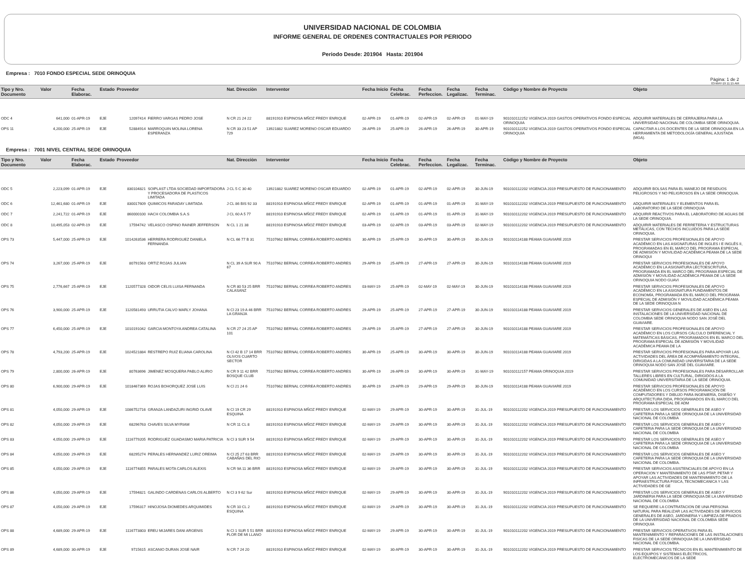UNIVERSIDAD NACIONAL DE COLOMBIA
INFORME GENERAL DE ORDENES CONTRACTUALES POR PERIODO
Periodo Desde: 201904 Hasta: 201904
Empresa : 7010 FONDO ESPECIAL SEDE ORINOQUIA
Pàgina: 1 de 2
03-MAY-19 11:15 AM
| Tipo y Nro. Documento | Valor | Fecha Elaborac. | Estado | Proveedor | | Nat. Direcciòn | Interventor | Fecha Inicio | Fecha Celebrac. | Fecha Perfeccion. | Fecha Legalizac. | Fecha Terminac. | Còdigo y Nombre de Proyecto | Objeto |
| --- | --- | --- | --- | --- | --- | --- | --- | --- | --- | --- | --- | --- | --- | --- |
| ODC 4 | 641,000 | 01-APR-19 | EJE | 12097414 | FIERRO VARGAS PEDRO JOSE | N CR 21 24 22 | 88191910 ESPINOSA MÑOZ FREDY ENRIQUE | 02-APR-19 | 01-APR-19 | 02-APR-19 | 02-APR-19 | 01-MAY-19 | 901010112252 VIGENCIA 2019 GASTOS OPERATIVOS FONDO ESPECIAL ORINOQUIA | ADQUIRIR MATERIALES DE CERRAJERIA PARA LA UNIVERSIDAD NACIONAL DE COLOMBIA SEDE ORINOQUIA. |
| OPS 11 | 4,200,000 | 25-APR-19 | EJE | 52884914 | MARROQUIN MOLINA LORENA ESPERANZA | N CR 33 23 51 AP 729 | 13921882 SUAREZ MORENO OSCAR EDUARDO | 26-APR-19 | 25-APR-19 | 26-APR-19 | 26-APR-19 | 30-APR-19 | 901010112252 VIGENCIA 2019 GASTOS OPERATIVOS FONDO ESPECIAL ORINOQUIA | CAPACITAR A LOS DOCENTES DE LA SEDE ORINOQUIA EN LA HERRAMIENTA DE METODOLOGÍA GENERAL AJUSTADA (MGA). |
Empresa : 7001 NIVEL CENTRAL SEDE ORINOQUIA
| Tipo y Nro. Documento | Valor | Fecha Elaborac. | Estado | Proveedor | | Nat. Direcciòn | Interventor | Fecha Inicio | Fecha Celebrac. | Fecha Perfeccion. | Fecha Legalizac. | Fecha Terminac. | Còdigo y Nombre de Proyecto | Objeto |
| --- | --- | --- | --- | --- | --- | --- | --- | --- | --- | --- | --- | --- | --- | --- |
| ODC 5 | 2,223,099 | 01-APR-19 | EJE | 830104821 | SOIPLAST LTDA SOCIEDAD IMPORTADORA Y PROCESADORA DE PLASTICOS LIMITADA | J CL 5 C 30 40 | 13921882 SUAREZ MORENO OSCAR EDUARDO | 02-APR-19 | 01-APR-19 | 02-APR-19 | 02-APR-19 | 30-JUN-19 | 901010112202 VIGENCIA 2019 PRESUPUESTO DE FUNCIONAMIENTO | ADQUIRIR BOLSAS PARA EL MANEJO DE RESIDUOS PELIGROSOS Y NO PELIGROSOS EN LA SEDE ORINOQUIA. |
| ODC 6 | 12,461,680 | 01-APR-19 | EJE | 830017609 | QUIMICOS FARADAY LIMITADA | J CL 86 BIS 92 33 | 88191910 ESPINOSA MÑOZ FREDY ENRIQUE | 02-APR-19 | 01-APR-19 | 01-APR-19 | 01-APR-19 | 31-MAY-19 | 901010112202 VIGENCIA 2019 PRESUPUESTO DE FUNCIONAMIENTO | ADQUIRIR MATERIALES Y ELEMENTOS PARA EL LABORATORIO DE LA SEDE ORINOQUIA |
| ODC 7 | 2,241,722 | 01-APR-19 | EJE | 860000100 | HACH COLOMBIA S.A.S | J CL 60 A 5 77 | 88191910 ESPINOSA MÑOZ FREDY ENRIQUE | 02-APR-19 | 01-APR-19 | 01-APR-19 | 01-APR-19 | 31-MAY-19 | 901010112202 VIGENCIA 2019 PRESUPUESTO DE FUNCIONAMIENTO | ADQUIRIR REACTIVOS PARA EL LABORATORIO DE AGUAS DE LA SEDE ORINOQUIA. |
| ODC 8 | 10,495,053 | 02-APR-19 | EJE | 17594742 | VELASCO OSPINO RAINER JEFFERSON | N CL 1 21 38 | 88191910 ESPINOSA MÑOZ FREDY ENRIQUE | 03-APR-19 | 02-APR-19 | 03-APR-19 | 03-APR-19 | 02-MAY-19 | 901010112202 VIGENCIA 2019 PRESUPUESTO DE FUNCIONAMIENTO | ADQUIRIR MATERIALES DE FERRETERIA Y ESTRUCTURAS METÁLICAS, CON TECHOS INCLUIDOS PARA LA SEDE ORINOQUIA. |
| OPS 73 | 5,447,000 | 25-APR-19 | EJE | 1014263536 | HERRERA RODRIGUEZ DANIELA FERNANDA | N CL 66 77 B 31 | 75107662 BERNAL CORREA ROBERTO ANDRES | 30-APR-19 | 25-APR-19 | 30-APR-19 | 30-APR-19 | 30-JUN-19 | 901010114188 PEAMA GUAVIARE 2019 | PRESTAR SERVICIOS PROFESIONALES DE APOYO ACADÉMICO EN LAS ASIGNATURAS DE INGLES I E INGLÉS II, PROGRAMADAS EN EL MARCO DEL PROGRAMA ESPECIAL DE ADMISIÓN Y MOVILIDAD ACADÉMICA PEAMA DE LA SEDE ORINOQUI |
| OPS 74 | 3,267,000 | 25-APR-19 | EJE | 80791563 | ORTIZ ROJAS JULIAN | N CL 39 A SUR 90 A 67 | 75107662 BERNAL CORREA ROBERTO ANDRES | 29-APR-19 | 25-APR-19 | 27-APR-19 | 27-APR-19 | 30-JUN-19 | 901010114188 PEAMA GUAVIARE 2019 | PRESTAR SERVICIOS PROFESIONALES DE APOYO ACADÉMICO EN LA ASIGNATURA LECTOESCRITURA, PROGRAMADA EN EL MARCO DEL PROGRAMA ESPECIAL DE ADMISIÓN Y MOVILIDAD ACADÉMICA PEAMA DE LA SEDE ORINOQUIA NODO GUAVI |
| OPS 75 | 2,776,667 | 25-APR-19 | EJE | 1120577328 | OIDOR CELIS LUISA FERNANDA | N CR 80 53 25 BRR CALASANZ | 75107662 BERNAL CORREA ROBERTO ANDRES | 03-MAY-19 | 25-APR-19 | 02-MAY-19 | 02-MAY-19 | 30-JUN-19 | 901010114188 PEAMA GUAVIARE 2019 | PRESTAR SERVICIOS PROFESIONALES DE APOYO ACADÉMICO EN LA ASIGNATURA FUNDAMENTOS DE ECONOMÍA, PROGRAMADA EN EL MARCO DEL PROGRAMA ESPECIAL DE ADMISIÓN Y MOVILIDAD ACADÉMICA PEAMA DE LA SEDE ORINOQUIA N |
| OPS 76 | 3,900,000 | 25-APR-19 | EJE | 1120581493 | URRUTIA CALVO MARLY JOHANA | N Cl 23 19 A 46 BRR LA GRANJA | 75107662 BERNAL CORREA ROBERTO ANDRES | 29-APR-19 | 25-APR-19 | 27-APR-19 | 27-APR-19 | 30-JUN-19 | 901010114188 PEAMA GUAVIARE 2019 | PRESTAR SERVICIOS GENERALES DE ASEO EN LAS INSTALACIONES DE LA UNIVERSIDAD NACIONAL DE COLOMBIA SEDE ORINOQUIA NODO SAN JOSÉ DEL GUAVIARE. |
| OPS 77 | 6,450,000 | 25-APR-19 | EJE | 1010191042 | GARCIA MONTOYA ANDREA CATALINA | N CR 27 24 25 AP 101 | 75107662 BERNAL CORREA ROBERTO ANDRES | 29-APR-19 | 25-APR-19 | 27-APR-19 | 27-APR-19 | 30-JUN-19 | 901010114188 PEAMA GUAVIARE 2019 | PRESTAR SERVICIOS PROFESIONALES DE APOYO ACADÉMICO EN LOS CURSOS CÁLCULO DIFERENCIAL Y MATEMÁTICAS BÁSICAS, PROGRAMADOS EN EL MARCO DEL PROGRAMA ESPECIAL DE ADMISIÓN Y MOVILIDAD ACADÉMICA PEAMA DE LA |
| OPS 78 | 4,793,200 | 25-APR-19 | EJE | 1024521884 | RESTREPO RUIZ ELIANA CAROLINA | N Cl 42 B 17 14 BRR OLIVOS CUARTO SECTOR | 75107662 BERNAL CORREA ROBERTO ANDRES | 30-APR-19 | 25-APR-19 | 30-APR-19 | 30-APR-19 | 30-JUN-19 | 901010114188 PEAMA GUAVIARE 2019 | PRESTAR SERVICIOS PROFESIONALES PARA APOYAR LAS ACTIVIDADES DEL ÁREA DE ACOMPAÑAMIENTO INTEGRAL, DIRIGIDAS A LA COMUNIDAD UNIVERSITARIA DE LA SEDE ORINOQUIA NODO SAN JOSÉ DEL GUAVIARE. |
| OPS 79 | 2,800,000 | 26-APR-19 | EJE | 80763696 | JIMENEZ MOSQUERA PABLO ALIRIO | N CR 9 11 42 BRR BOSQUE CLUB | 75107662 BERNAL CORREA ROBERTO ANDRES | 30-APR-19 | 26-APR-19 | 30-APR-19 | 30-APR-19 | 31-MAY-19 | 901010112157 PEAMA ORINOQUIA 2019 | PRESTAR SERVICIOS PROFESIONALES PARA DESARROLLAR TALLERES LIBRES EN CULTURAL, DIRIGIDOS A LA COMUNIDAD UNIVERSITARIA DE LA SEDE ORINOQUIA. |
| OPS 80 | 6,900,000 | 29-APR-19 | EJE | 1018467369 | ROJAS BOHORQUEZ JOSE LUIS | N Cl 21 24 6 | 75107662 BERNAL CORREA ROBERTO ANDRES | 30-APR-19 | 29-APR-19 | 29-APR-19 | 29-APR-19 | 30-JUN-19 | 901010114188 PEAMA GUAVIARE 2019 | PRESTAR SERVICIOS PROFESIONALES DE APOYO ACADÉMICO EN LOS CURSOS PROGRAMACIÓN DE COMPUTADORES Y DIBUJO PARA INGENIERÍA, DISEÑO Y ARQUITECTURA DIDA, PROGRAMADOS EN EL MARCO DEL PROGRAMA ESPECIAL DE ADM |
| OPS 81 | 4,050,000 | 29-APR-19 | EJE | 1086752716 | GRANJA LANDAZURI INGRID OLAVE | N Cl 19 CR 29 ESQUINA | 88191910 ESPINOSA MÑOZ FREDY ENRIQUE | 02-MAY-19 | 29-APR-19 | 30-APR-19 | 30-APR-19 | 31-JUL-19 | 901010112202 VIGENCIA 2019 PRESUPUESTO DE FUNCIONAMIENTO | PRESTAR LOS SERVICIOS GENERALES DE ASEO Y CAFETERIA PARA LA SEDE ORINOQUIA DE LA UNIVERSIDAD NACIONAL DE COLOMBIA |
| OPS 82 | 4,050,000 | 29-APR-19 | EJE | 68296763 | CHAVES SILVA MYRIAM | N CR 11 CL 8 | 88191910 ESPINOSA MÑOZ FREDY ENRIQUE | 02-MAY-19 | 29-APR-19 | 30-APR-19 | 30-APR-19 | 31-JUL-19 | 901010112202 VIGENCIA 2019 PRESUPUESTO DE FUNCIONAMIENTO | PRESTAR LOS SERVICIOS GENERALES DE ASEO Y CAFETERIA PARA LA SEDE ORINOQUIA DE LA UNIVERSIDAD NACIONAL DE COLOMBIA |
| OPS 83 | 4,050,000 | 29-APR-19 | EJE | 1116779205 | RODRIGUEZ GUADASMO MARIA PATRICIA | N Cl 3 SUR 9 54 | 88191910 ESPINOSA MÑOZ FREDY ENRIQUE | 02-MAY-19 | 29-APR-19 | 30-APR-19 | 30-APR-19 | 31-JUL-19 | 901010112202 VIGENCIA 2019 PRESUPUESTO DE FUNCIONAMIENTO | PRESTAR LOS SERVICIOS GENERALES DE ASEO Y CAFETERIA PARA LA SEDE ORINOQUIA DE LA UNIVERSIDAD NACIONAL DE COLOMBIA |
| OPS 84 | 4,050,000 | 29-APR-19 | EJE | 68295274 | PERALES HERNANDEZ LURIZ OREIMA | N Cl 25 27 63 BRR CABAÑAS DEL RIO | 88191910 ESPINOSA MÑOZ FREDY ENRIQUE | 02-MAY-19 | 29-APR-19 | 30-APR-19 | 30-APR-19 | 31-JUL-19 | 901010112202 VIGENCIA 2019 PRESUPUESTO DE FUNCIONAMIENTO | PRESTAR LOS SERVICIOS GENERALES DE ASEO Y CAFETERIA PARA LA SEDE ORINOQUIA DE LA UNIVERSIDAD NACIONAL DE COLOMBIA. |
| OPS 85 | 4,050,000 | 29-APR-19 | EJE | 1116774855 | PARALES MOTA CARLOS ALEXIS | N CR 9A 11 36 BRR | 88191910 ESPINOSA MÑOZ FREDY ENRIQUE | 02-MAY-19 | 29-APR-19 | 30-APR-19 | 30-APR-19 | 31-JUL-19 | 901010112202 VIGENCIA 2019 PRESUPUESTO DE FUNCIONAMIENTO | PRESTAR SERVICIOS ASISTENCIALES DE APOYO EN LA OPERACION Y MANTENIMIENTO DE LAS PTAP, PETAR Y APOYAR LAS ACTIVIDADES DE MANTENIMIENTO DE LA INFRAESTRUCTURA FISICA, TECNOMECANICA Y LAS ACTIVIDADES DE GE |
| OPS 86 | 4,050,000 | 29-APR-19 | EJE | 17594821 | GALINDO CARDENAS CARLOS ALBERTO | N Cl 3 9 62 Sur | 88191910 ESPINOSA MÑOZ FREDY ENRIQUE | 02-MAY-19 | 29-APR-19 | 30-APR-19 | 30-APR-19 | 31-JUL-19 | 901010112202 VIGENCIA 2019 PRESUPUESTO DE FUNCIONAMIENTO | PRESTAR LOS SERVICIOS GENERALES DE ASEO Y JARDINERIA PARA LA SEDE ORINOQUIA DE LA UNIVERSIDAD NACIONAL DE COLOMBIA |
| OPS 87 | 4,050,000 | 29-APR-19 | EJE | 17596317 | HINOJOSA DIOMEDES ARQUIMIDES | N CR 10 CL 2 ESQUINA | 88191910 ESPINOSA MÑOZ FREDY ENRIQUE | 02-MAY-19 | 29-APR-19 | 30-APR-19 | 30-APR-19 | 31-JUL-19 | 901010112202 VIGENCIA 2019 PRESUPUESTO DE FUNCIONAMIENTO | SE REQUIERE LA CONTRATACION DE UNA PERSONA NATURAL PARA REALIZAR LAS ACTIVIDADES DE SERVICIOS GENERALES DE ASEO, JARDINERIA Y LIMPIEZA DE PRADOS DE LA UNIVERSIDAD NACIONAL DE COLOMBIA SEDE ORINOQUIA |
| OPS 88 | 4,689,000 | 29-APR-19 | EJE | 1116773803 | EREU MIJARES DANI ARGENIS | N Cl 1 SUR 5 51 BRR FLOR DE MI LLANO | 88191910 ESPINOSA MÑOZ FREDY ENRIQUE | 02-MAY-19 | 29-APR-19 | 30-APR-19 | 30-APR-19 | 31-JUL-19 | 901010112202 VIGENCIA 2019 PRESUPUESTO DE FUNCIONAMIENTO | PRESTAR SERVICIOS OPERATIVOS PARA EL MANTENIMIENTO Y REPARACIONES DE LAS INSTALACIONES FISICAS DE LA SEDE ORINOQUIA DE LA UNIVERSIDAD NACIONAL DE COLOMBIA. |
| OPS 89 | 4,689,000 | 30-APR-19 | EJE | 9715615 | ASCANIO DURAN JOSE NAIR | N CR 7 24 20 | 88191910 ESPINOSA MÑOZ FREDY ENRIQUE | 02-MAY-19 | 30-APR-19 | 30-APR-19 | 30-APR-19 | 31-JUL-19 | 901010112202 VIGENCIA 2019 PRESUPUESTO DE FUNCIONAMIENTO | PRESTAR SERVICIOS TÉCNICOS EN EL MANTENIMIENTO DE LOS EQUIPOS Y SISTEMAS ELÉCTRICOS, ELECTROMECÁNICOS DE LA SEDE |